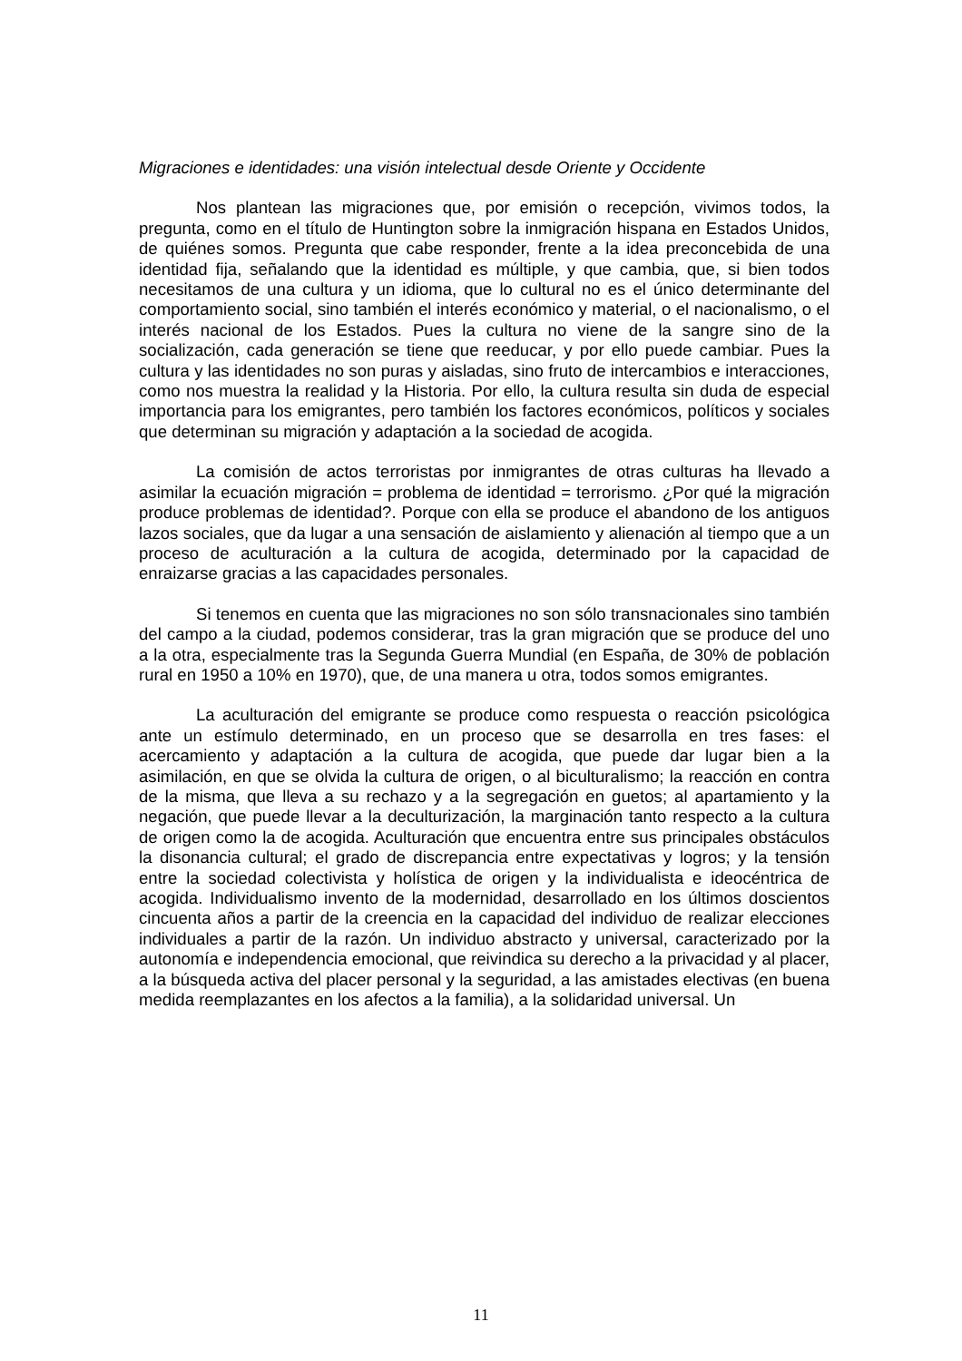Migraciones e identidades: una visión intelectual desde Oriente y Occidente
Nos plantean las migraciones que, por emisión o recepción, vivimos todos, la pregunta, como en el título de Huntington sobre la inmigración hispana en Estados Unidos, de quiénes somos. Pregunta que cabe responder, frente a la idea preconcebida de una identidad fija, señalando que la identidad es múltiple, y que cambia, que, si bien todos necesitamos de una cultura y un idioma, que lo cultural no es el único determinante del comportamiento social, sino también el interés económico y material, o el nacionalismo, o el interés nacional de los Estados. Pues la cultura no viene de la sangre sino de la socialización, cada generación se tiene que reeducar, y por ello puede cambiar. Pues la cultura y las identidades no son puras y aisladas, sino fruto de intercambios e interacciones, como nos muestra la realidad y la Historia. Por ello, la cultura resulta sin duda de especial importancia para los emigrantes, pero también los factores económicos, políticos y sociales que determinan su migración y adaptación a la sociedad de acogida.
La comisión de actos terroristas por inmigrantes de otras culturas ha llevado a asimilar la ecuación migración = problema de identidad = terrorismo. ¿Por qué la migración produce problemas de identidad?. Porque con ella se produce el abandono de los antiguos lazos sociales, que da lugar a una sensación de aislamiento y alienación al tiempo que a un proceso de aculturación a la cultura de acogida, determinado por la capacidad de enraizarse gracias a las capacidades personales.
Si tenemos en cuenta que las migraciones no son sólo transnacionales sino también del campo a la ciudad, podemos considerar, tras la gran migración que se produce del uno a la otra, especialmente tras la Segunda Guerra Mundial (en España, de 30% de población rural en 1950 a 10% en 1970), que, de una manera u otra, todos somos emigrantes.
La aculturación del emigrante se produce como respuesta o reacción psicológica ante un estímulo determinado, en un proceso que se desarrolla en tres fases: el acercamiento y adaptación a la cultura de acogida, que puede dar lugar bien a la asimilación, en que se olvida la cultura de origen, o al biculturalismo; la reacción en contra de la misma, que lleva a su rechazo y a la segregación en guetos; al apartamiento y la negación, que puede llevar a la deculturización, la marginación tanto respecto a la cultura de origen como la de acogida. Aculturación que encuentra entre sus principales obstáculos la disonancia cultural; el grado de discrepancia entre expectativas y logros; y la tensión entre la sociedad colectivista y holística de origen y la individualista e ideocéntrica de acogida. Individualismo invento de la modernidad, desarrollado en los últimos doscientos cincuenta años a partir de la creencia en la capacidad del individuo de realizar elecciones individuales a partir de la razón. Un individuo abstracto y universal, caracterizado por la autonomía e independencia emocional, que reivindica su derecho a la privacidad y al placer, a la búsqueda activa del placer personal y la seguridad, a las amistades electivas (en buena medida reemplazantes en los afectos a la familia), a la solidaridad universal. Un
11